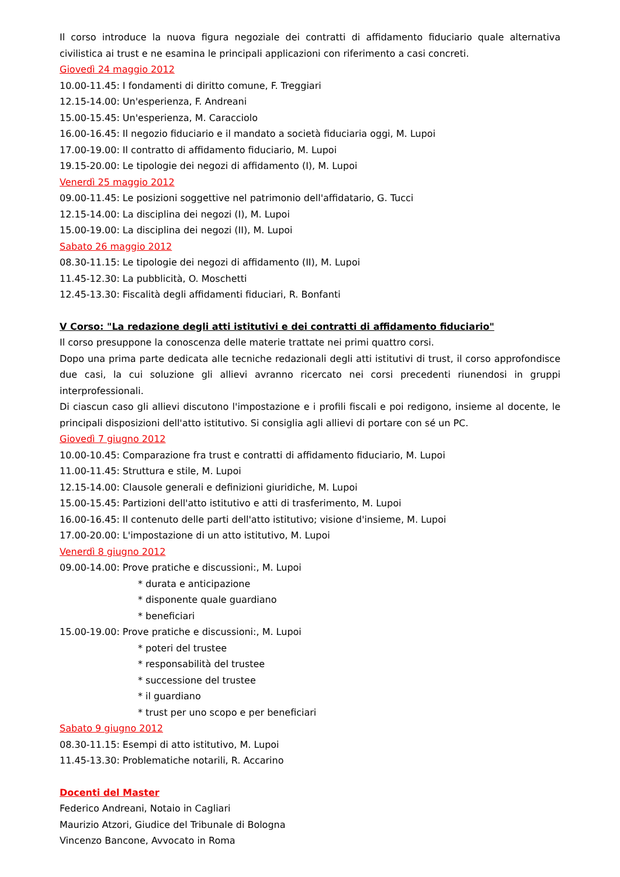Il corso introduce la nuova figura negoziale dei contratti di affidamento fiduciario quale alternativa civilistica ai trust e ne esamina le principali applicazioni con riferimento a casi concreti.
Giovedì 24 maggio 2012
10.00-11.45: I fondamenti di diritto comune, F. Treggiari
12.15-14.00: Un'esperienza, F. Andreani
15.00-15.45: Un'esperienza, M. Caracciolo
16.00-16.45: Il negozio fiduciario e il mandato a società fiduciaria oggi, M. Lupoi
17.00-19.00: Il contratto di affidamento fiduciario, M. Lupoi
19.15-20.00: Le tipologie dei negozi di affidamento (I), M. Lupoi
Venerdì 25 maggio 2012
09.00-11.45: Le posizioni soggettive nel patrimonio dell'affidatario, G. Tucci
12.15-14.00: La disciplina dei negozi (I), M. Lupoi
15.00-19.00: La disciplina dei negozi (II), M. Lupoi
Sabato 26 maggio 2012
08.30-11.15: Le tipologie dei negozi di affidamento (II), M. Lupoi
11.45-12.30: La pubblicità, O. Moschetti
12.45-13.30: Fiscalità degli affidamenti fiduciari, R. Bonfanti
V Corso: "La redazione degli atti istitutivi e dei contratti di affidamento fiduciario"
Il corso presuppone la conoscenza delle materie trattate nei primi quattro corsi.
Dopo una prima parte dedicata alle tecniche redazionali degli atti istitutivi di trust, il corso approfondisce due casi, la cui soluzione gli allievi avranno ricercato nei corsi precedenti riunendosi in gruppi interprofessionali.
Di ciascun caso gli allievi discutono l'impostazione e i profili fiscali e poi redigono, insieme al docente, le principali disposizioni dell'atto istitutivo. Si consiglia agli allievi di portare con sé un PC.
Giovedì 7 giugno 2012
10.00-10.45: Comparazione fra trust e contratti di affidamento fiduciario, M. Lupoi
11.00-11.45: Struttura e stile, M. Lupoi
12.15-14.00: Clausole generali e definizioni giuridiche, M. Lupoi
15.00-15.45: Partizioni dell'atto istitutivo e atti di trasferimento, M. Lupoi
16.00-16.45: Il contenuto delle parti dell'atto istitutivo; visione d'insieme, M. Lupoi
17.00-20.00: L'impostazione di un atto istitutivo, M. Lupoi
Venerdì 8 giugno 2012
09.00-14.00: Prove pratiche e discussioni:, M. Lupoi
* durata e anticipazione
* disponente quale guardiano
* beneficiari
15.00-19.00: Prove pratiche e discussioni:, M. Lupoi
* poteri del trustee
* responsabilità del trustee
* successione del trustee
* il guardiano
* trust per uno scopo e per beneficiari
Sabato 9 giugno 2012
08.30-11.15: Esempi di atto istitutivo, M. Lupoi
11.45-13.30: Problematiche notarili, R. Accarino
Docenti del Master
Federico Andreani, Notaio in Cagliari
Maurizio Atzori, Giudice del Tribunale di Bologna
Vincenzo Bancone, Avvocato in Roma